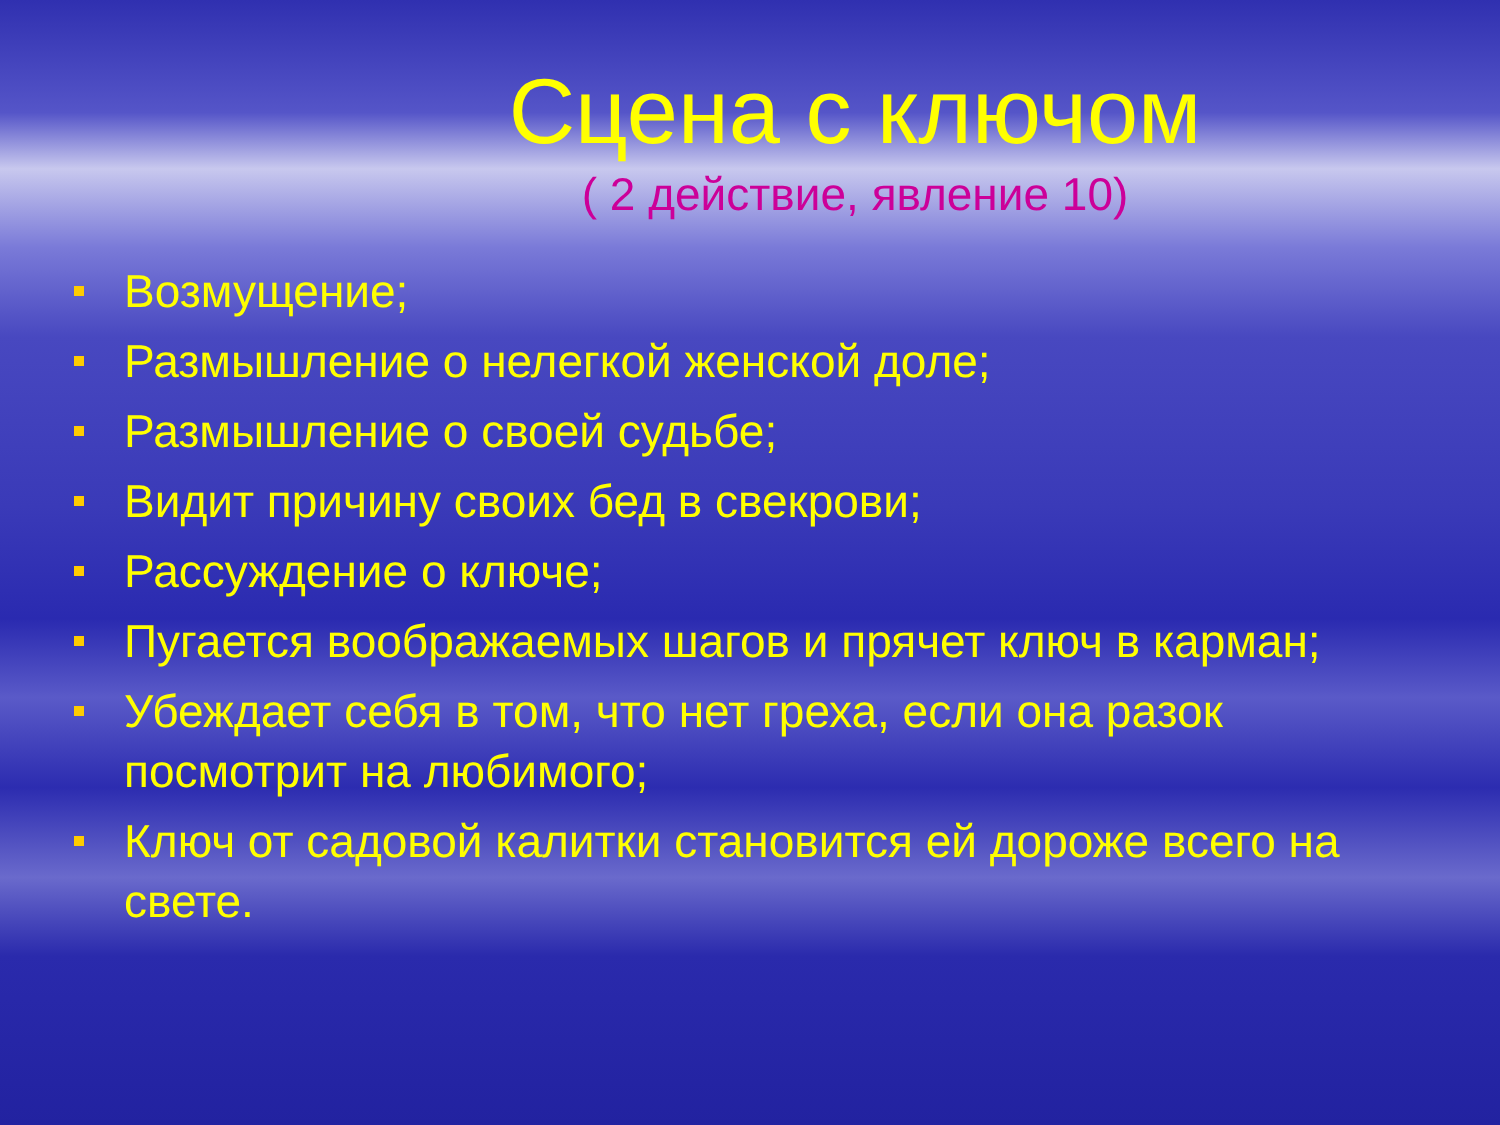Сцена с ключом
( 2 действие, явление 10)
Возмущение;
Размышление о нелегкой женской доле;
Размышление о своей судьбе;
Видит причину своих бед в свекрови;
Рассуждение о ключе;
Пугается воображаемых шагов и прячет ключ в карман;
Убеждает себя в том, что нет греха, если она разок посмотрит на любимого;
Ключ от садовой калитки становится ей дороже всего на свете.